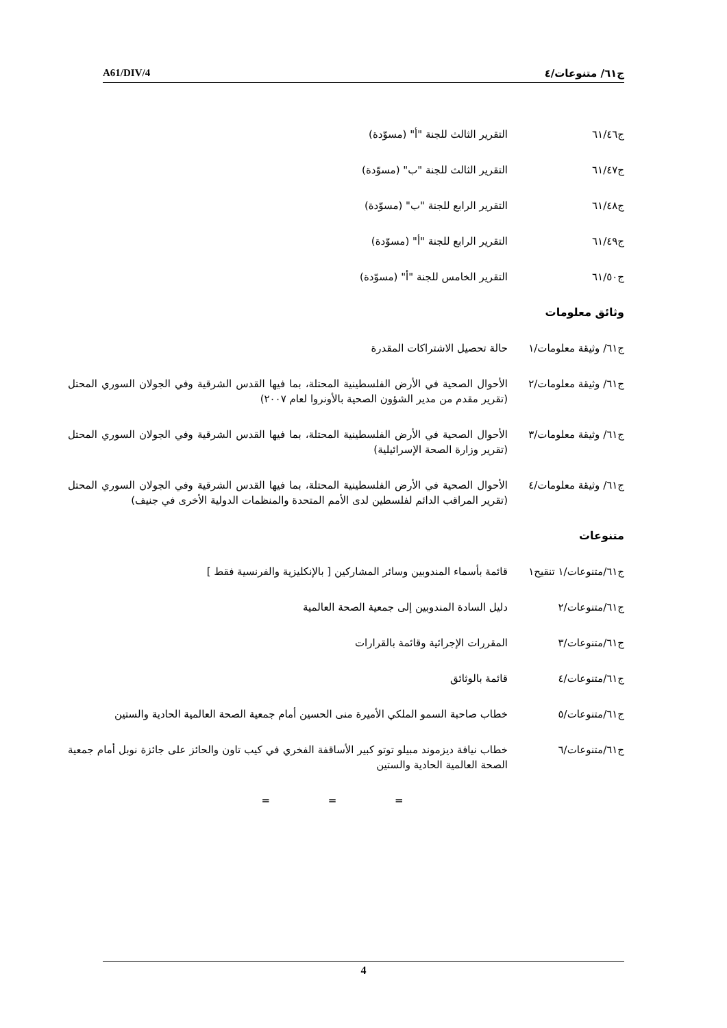A61/DIV/4 ج٦١/ متنوعات/٤
ج٦١/٤٦ التقرير الثالث للجنة "أ" (مسوّدة)
ج٦١/٤٧ التقرير الثالث للجنة "ب" (مسوّدة)
ج٦١/٤٨ التقرير الرابع للجنة "ب" (مسوّدة)
ج٦١/٤٩ التقرير الرابع للجنة "أ" (مسوّدة)
ج٦١/٥٠ التقرير الخامس للجنة "أ" (مسوّدة)
وثائق معلومات
ج٦١/ وثيقة معلومات/١
حالة تحصيل الاشتراكات المقدرة
ج٦١/ وثيقة معلومات/٢
الأحوال الصحية في الأرض الفلسطينية المحتلة، بما فيها القدس الشرقية وفي الجولان السوري المحتل (تقرير مقدم من مدير الشؤون الصحية بالأونروا لعام ٢٠٠٧)
ج٦١/ وثيقة معلومات/٣
الأحوال الصحية في الأرض الفلسطينية المحتلة، بما فيها القدس الشرقية وفي الجولان السوري المحتل (تقرير وزارة الصحة الإسرائيلية)
ج٦١/ وثيقة معلومات/٤
الأحوال الصحية في الأرض الفلسطينية المحتلة، بما فيها القدس الشرقية وفي الجولان السوري المحتل (تقرير المراقب الدائم لفلسطين لدى الأمم المتحدة والمنظمات الدولية الأخرى في جنيف)
متنوعات
ج٦١/متنوعات/١ تنقيح١
قائمة بأسماء المندوبين وسائر المشاركين [ بالإنكليزية والفرنسية فقط ]
ج٦١/متنوعات/٢ دليل السادة المندوبين إلى جمعية الصحة العالمية
ج٦١/متنوعات/٣ المقررات الإجرائية وقائمة بالقرارات
ج٦١/متنوعات/٤ قائمة بالوثائق
ج٦١/متنوعات/٥ خطاب صاحبة السمو الملكي الأميرة منى الحسين أمام جمعية الصحة العالمية الحادية والستين
ج٦١/متنوعات/٦ خطاب نيافة ديزموند مبيلو توتو كبير الأساقفة الفخري في كيب تاون والحائز على جائزة نوبل أمام جمعية الصحة العالمية الحادية والستين
= = =
4